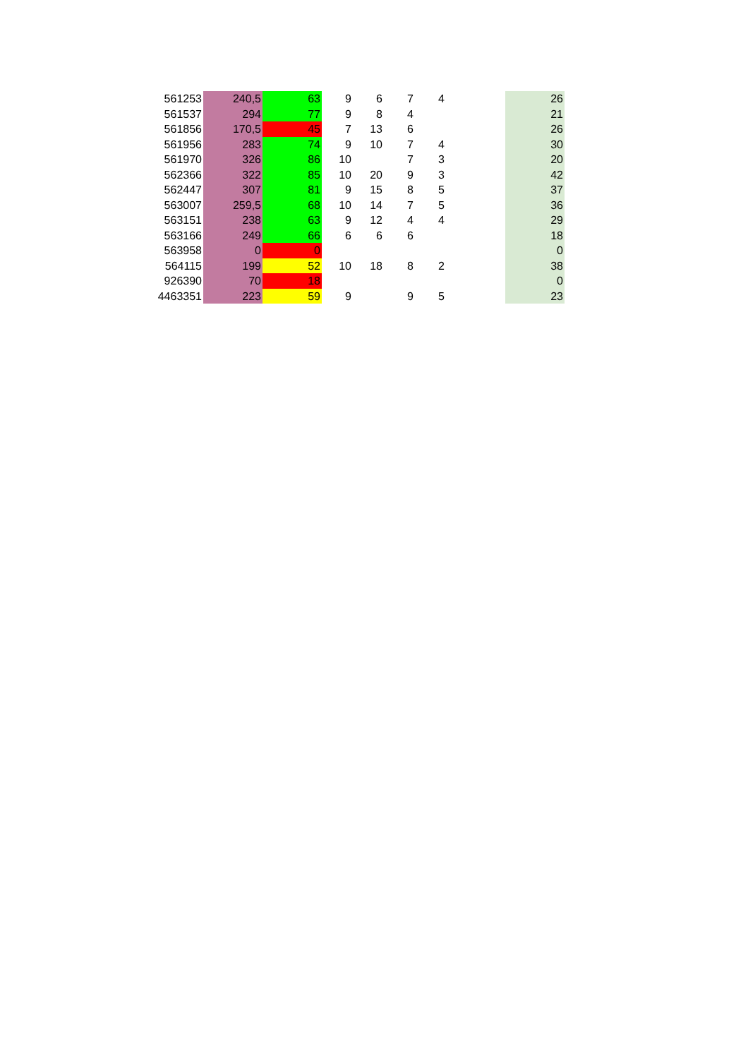| 561253 | 240,5 | 63 | 9 | 6 | 7 | 4 | | 26 |
| 561537 | 294 | 77 | 9 | 8 | 4 | | | 21 |
| 561856 | 170,5 | 45 | 7 | 13 | 6 | | | 26 |
| 561956 | 283 | 74 | 9 | 10 | 7 | 4 | | 30 |
| 561970 | 326 | 86 | 10 | | 7 | 3 | | 20 |
| 562366 | 322 | 85 | 10 | 20 | 9 | 3 | | 42 |
| 562447 | 307 | 81 | 9 | 15 | 8 | 5 | | 37 |
| 563007 | 259,5 | 68 | 10 | 14 | 7 | 5 | | 36 |
| 563151 | 238 | 63 | 9 | 12 | 4 | 4 | | 29 |
| 563166 | 249 | 66 | 6 | 6 | 6 | | | 18 |
| 563958 | 0 | 0 | | | | | | 0 |
| 564115 | 199 | 52 | 10 | 18 | 8 | 2 | | 38 |
| 926390 | 70 | 18 | | | | | | 0 |
| 4463351 | 223 | 59 | 9 | | 9 | 5 | | 23 |